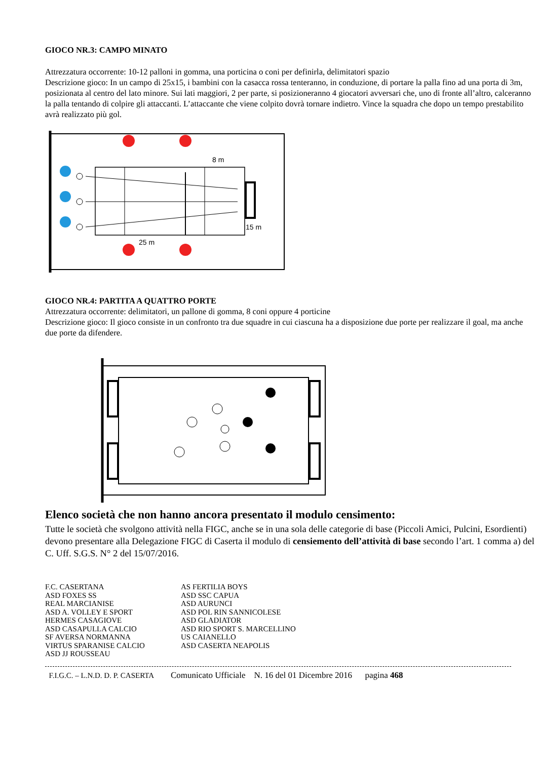GIOCO NR.3: CAMPO MINATO
Attrezzatura occorrente: 10-12 palloni in gomma, una porticina o coni per definirla, delimitatori spazio
Descrizione gioco: In un campo di 25x15, i bambini con la casacca rossa tenteranno, in conduzione, di portare la palla fino ad una porta di 3m, posizionata al centro del lato minore. Sui lati maggiori, 2 per parte, si posizioneranno 4 giocatori avversari che, uno di fronte all’altro, calceranno la palla tentando di colpire gli attaccanti. L’attaccante che viene colpito dovrà tornare indietro. Vince la squadra che dopo un tempo prestabilito avrà realizzato più gol.
8 m
15 m
25 m
GIOCO NR.4: PARTITA A QUATTRO PORTE
Attrezzatura occorrente: delimitatori, un pallone di gomma, 8 coni oppure 4 porticine
Descrizione gioco: Il gioco consiste in un confronto tra due squadre in cui ciascuna ha a disposizione due porte per realizzare il goal, ma anche due porte da difendere.
Elenco società che non hanno ancora presentato il modulo censimento:
Tutte le società che svolgono attività nella FIGC, anche se in una sola delle categorie di base (Piccoli Amici, Pulcini, Esordienti) devono presentare alla Delegazione FIGC di Caserta il modulo di censiemento dell’attività di base secondo l’art. 1 comma a) del C. Uff. S.G.S. N° 2 del 15/07/2016.
| F.C. CASERTANA | AS FERTILIA BOYS |
| ASD FOXES SS | ASD SSC CAPUA |
| REAL MARCIANISE | ASD AURUNCI |
| ASD A. VOLLEY E SPORT | ASD POL RIN SANNICOLESE |
| HERMES CASAGIOVE | ASD GLADIATOR |
| ASD CASAPULLA CALCIO | ASD RIO SPORT S. MARCELLINO |
| SF AVERSA NORMANNA | US CAIANELLO |
| VIRTUS SPARANISE CALCIO | ASD CASERTA NEAPOLIS |
| ASD JJ ROUSSEAU | |
F.I.G.C. – L.N.D. D. P. CASERTA Comunicato Ufficiale N. 16 del 01 Dicembre 2016 pagina 468